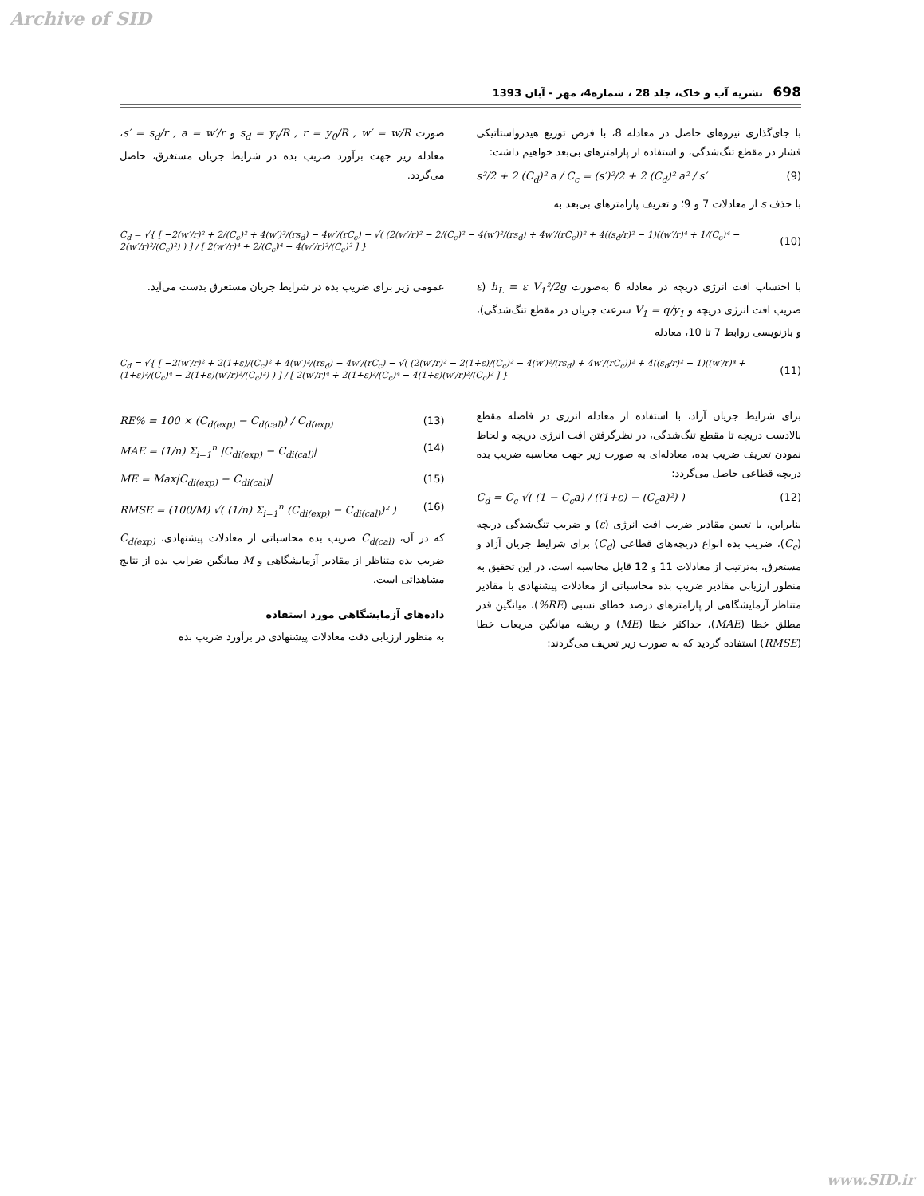Archive of SID
698 نشریه آب و خاک، جلد 28 ، شماره4، مهر - آبان 1393
با جای‌گذاری نیروهای حاصل در معادله 8، با فرض توزیع هیدرواستاتیکی فشار در مقطع تنگ‌شدگی، و استفاده از پارامترهای بی‌بعد خواهیم داشت:
s²/2 + 2 (C<sub>d</sub>)² a / C<sub>c</sub> = (s′)²/2 + 2 (C<sub>d</sub>)² a² / s′ (9)
با حذف s از معادلات 7 و 9؛ و تعریف پارامترهای بی‌بعد به
صورت s<sub>d</sub> = y<sub>t</sub>/R , r = y<sub>0</sub>/R , w′ = w/R و s′ = s<sub>d</sub>/r , a = w′/r، معادله زیر جهت برآورد ضریب بده در شرایط جریان مستغرق، حاصل می‌گردد.
C<sub>d</sub> = √{ [ −2(w′/r)² + 2/(C<sub>c</sub>)² + 4(w′)²/(rs<sub>d</sub>) − 4w′/(rC<sub>c</sub>) − √( (2(w′/r)² − 2/(C<sub>c</sub>)² − 4(w′)²/(rs<sub>d</sub>) + 4w′/(rC<sub>c</sub>))² + 4((s<sub>d</sub>/r)² − 1)((w′/r)⁴ + 1/(C<sub>c</sub>)⁴ − 2(w′/r)²/(C<sub>c</sub>)²) ) ] / [ 2(w′/r)⁴ + 2/(C<sub>c</sub>)⁴ − 4(w′/r)²/(C<sub>c</sub>)² ] } (10)
با احتساب افت انرژی دریچه در معادله 6 به‌صورت h<sub>L</sub> = ε V<sub>1</sub>²/2g (ε ضریب افت انرژی دریچه و V<sub>1</sub> = q/y<sub>1</sub> سرعت جریان در مقطع تنگ‌شدگی)، و بازنویسی روابط 7 تا 10، معادله
عمومی زیر برای ضریب بده در شرایط جریان مستغرق بدست می‌آید.
C<sub>d</sub> = √{ [ −2(w′/r)² + 2(1+ε)/(C<sub>c</sub>)² + 4(w′)²/(rs<sub>d</sub>) − 4w′/(rC<sub>c</sub>) − √( (2(w′/r)² − 2(1+ε)/(C<sub>c</sub>)² − 4(w′)²/(rs<sub>d</sub>) + 4w′/(rC<sub>c</sub>))² + 4((s<sub>d</sub>/r)² − 1)((w′/r)⁴ + (1+ε)²/(C<sub>c</sub>)⁴ − 2(1+ε)(w′/r)²/(C<sub>c</sub>)²) ) ] / [ 2(w′/r)⁴ + 2(1+ε)²/(C<sub>c</sub>)⁴ − 4(1+ε)(w′/r)²/(C<sub>c</sub>)² ] } (11)
برای شرایط جریان آزاد، با استفاده از معادله انرژی در فاصله مقطع بالادست دریچه تا مقطع تنگ‌شدگی، در نظرگرفتن افت انرژی دریچه و لحاظ نمودن تعریف ضریب بده، معادله‌ای به صورت زیر جهت محاسبه ضریب بده دریچه قطاعی حاصل می‌گردد:
C<sub>d</sub> = C<sub>c</sub> √( (1 − C<sub>c</sub>a) / ((1+ε) − (C<sub>c</sub>a)²) ) (12)
بنابراین، با تعیین مقادیر ضریب افت انرژی (ε) و ضریب تنگ‌شدگی دریچه (C<sub>c</sub>)، ضریب بده انواع دریچه‌های قطاعی (C<sub>d</sub>) برای شرایط جریان آزاد و مستغرق، به‌ترتیب از معادلات 11 و 12 قابل محاسبه است. در این تحقیق به منظور ارزیابی مقادیر ضریب بده محاسباتی از معادلات پیشنهادی با مقادیر متناظر آزمایشگاهی از پارامترهای درصد خطای نسبی (RE%)، میانگین قدر مطلق خطا (MAE)، حداکثر خطا (ME) و ریشه میانگین مربعات خطا (RMSE) استفاده گردید که به صورت زیر تعریف می‌گردند:
RE% = 100 × (C<sub>d(exp)</sub> − C<sub>d(cal)</sub>) / C<sub>d(exp)</sub> (13)
MAE = (1/n) Σ<sub>i=1</sub><sup>n</sup> |C<sub>di(exp)</sub> − C<sub>di(cal)</sub>| (14)
ME = Max|C<sub>di(exp)</sub> − C<sub>di(cal)</sub>| (15)
RMSE = (100/M) √( (1/n) Σ<sub>i=1</sub><sup>n</sup> (C<sub>di(exp)</sub> − C<sub>di(cal)</sub>)² ) (16)
که در آن، C<sub>d(cal)</sub> ضریب بده محاسباتی از معادلات پیشنهادی، C<sub>d(exp)</sub> ضریب بده متناظر از مقادیر آزمایشگاهی و M میانگین ضرایب بده از نتایج مشاهداتی است.
داده‌های آزمایشگاهی مورد استفاده
به منظور ارزیابی دقت معادلات پیشنهادی در برآورد ضریب بده
www.SID.ir